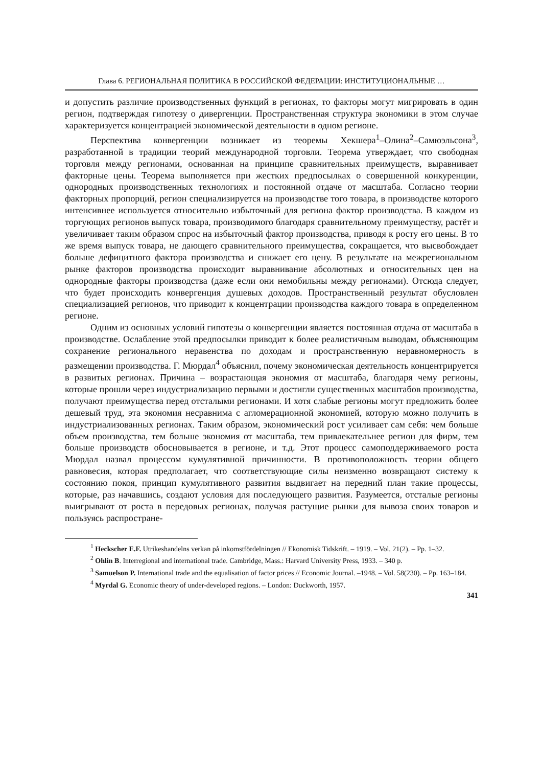Глава 6. РЕГИОНАЛЬНАЯ ПОЛИТИКА В РОССИЙСКОЙ ФЕДЕРАЦИИ: ИНСТИТУЦИОНАЛЬНЫЕ …
и допустить различие производственных функций в регионах, то факторы могут мигрировать в один регион, подтверждая гипотезу о дивергенции. Пространственная структура экономики в этом случае характеризуется концентрацией экономической деятельности в одном регионе.
Перспектива конвергенции возникает из теоремы Хекшера<sup>1</sup>–Олина<sup>2</sup>–Самюэльсона<sup>3</sup>, разработанной в традиции теорий международной торговли. Теорема утверждает, что свободная торговля между регионами, основанная на принципе сравнительных преимуществ, выравнивает факторные цены. Теорема выполняется при жестких предпосылках о совершенной конкуренции, однородных производственных технологиях и постоянной отдаче от масштаба. Согласно теории факторных пропорций, регион специализируется на производстве того товара, в производстве которого интенсивнее используется относительно избыточный для региона фактор производства. В каждом из торгующих регионов выпуск товара, производимого благодаря сравнительному преимуществу, растёт и увеличивает таким образом спрос на избыточный фактор производства, приводя к росту его цены. В то же время выпуск товара, не дающего сравнительного преимущества, сокращается, что высвобождает больше дефицитного фактора производства и снижает его цену. В результате на межрегиональном рынке факторов производства происходит выравнивание абсолютных и относительных цен на однородные факторы производства (даже если они немобильны между регионами). Отсюда следует, что будет происходить конвергенция душевых доходов. Пространственный результат обусловлен специализацией регионов, что приводит к концентрации производства каждого товара в определенном регионе.
Одним из основных условий гипотезы о конвергенции является постоянная отдача от масштаба в производстве. Ослабление этой предпосылки приводит к более реалистичным выводам, объясняющим сохранение регионального неравенства по доходам и пространственную неравномерность в размещении производства. Г. Мюрдал<sup>4</sup> объяснил, почему экономическая деятельность концентрируется в развитых регионах. Причина – возрастающая экономия от масштаба, благодаря чему регионы, которые прошли через индустриализацию первыми и достигли существенных масштабов производства, получают преимущества перед отсталыми регионами. И хотя слабые регионы могут предложить более дешевый труд, эта экономия несравнима с агломерационной экономией, которую можно получить в индустриализованных регионах. Таким образом, экономический рост усиливает сам себя: чем больше объем производства, тем больше экономия от масштаба, тем привлекательнее регион для фирм, тем больше производств обосновывается в регионе, и т.д. Этот процесс самоподдерживаемого роста Мюрдал назвал процессом кумулятивной причинности. В противоположность теории общего равновесия, которая предполагает, что соответствующие силы неизменно возвращают систему к состоянию покоя, принцип кумулятивного развития выдвигает на передний план такие процессы, которые, раз начавшись, создают условия для последующего развития. Разумеется, отсталые регионы выигрывают от роста в передовых регионах, получая растущие рынки для вывоза своих товаров и пользуясь распростране-
<sup>1</sup> Heckscher E.F. Utrikeshandelns verkan på inkomstfördelningen // Ekonomisk Tidskrift. – 1919. – Vol. 21(2). – Pp. 1–32.
<sup>2</sup> Ohlin B. Interregional and international trade. Cambridge, Mass.: Harvard University Press, 1933. – 340 p.
<sup>3</sup> Samuelson P. International trade and the equalisation of factor prices // Economic Journal. –1948. – Vol. 58(230). – Pp. 163–184.
<sup>4</sup> Myrdal G. Economic theory of under-developed regions. – London: Duckworth, 1957.
341